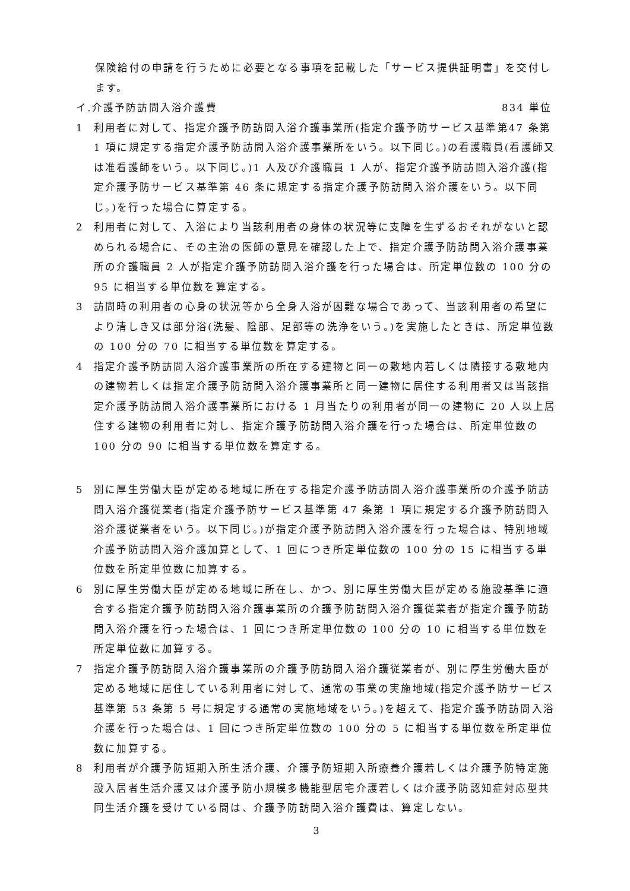保険給付の申請を行うために必要となる事項を記載した「サービス提供証明書」を交付します。
イ.介護予防訪問入浴介護費 834 単位
1 利用者に対して、指定介護予防訪問入浴介護事業所(指定介護予防サービス基準第47 条第 1 項に規定する指定介護予防訪問入浴介護事業所をいう。以下同じ。)の看護職員(看護師又は准看護師をいう。以下同じ。)1 人及び介護職員 1 人が、指定介護予防訪問入浴介護(指定介護予防サービス基準第 46 条に規定する指定介護予防訪問入浴介護をいう。以下同じ。)を行った場合に算定する。
2 利用者に対して、入浴により当該利用者の身体の状況等に支障を生ずるおそれがないと認められる場合に、その主治の医師の意見を確認した上で、指定介護予防訪問入浴介護事業所の介護職員 2 人が指定介護予防訪問入浴介護を行った場合は、所定単位数の 100 分の 95 に相当する単位数を算定する。
3 訪問時の利用者の心身の状況等から全身入浴が困難な場合であって、当該利用者の希望により清しき又は部分浴(洗髪、陰部、足部等の洗浄をいう。)を実施したときは、所定単位数の 100 分の 70 に相当する単位数を算定する。
4 指定介護予防訪問入浴介護事業所の所在する建物と同一の敷地内若しくは隣接する敷地内の建物若しくは指定介護予防訪問入浴介護事業所と同一建物に居住する利用者又は当該指定介護予防訪問入浴介護事業所における 1 月当たりの利用者が同一の建物に 20 人以上居住する建物の利用者に対し、指定介護予防訪問入浴介護を行った場合は、所定単位数の 100 分の 90 に相当する単位数を算定する。
5 別に厚生労働大臣が定める地域に所在する指定介護予防訪問入浴介護事業所の介護予防訪問入浴介護従業者(指定介護予防サービス基準第 47 条第 1 項に規定する介護予防訪問入浴介護従業者をいう。以下同じ。)が指定介護予防訪問入浴介護を行った場合は、特別地域介護予防訪問入浴介護加算として、1 回につき所定単位数の 100 分の 15 に相当する単位数を所定単位数に加算する。
6 別に厚生労働大臣が定める地域に所在し、かつ、別に厚生労働大臣が定める施設基準に適合する指定介護予防訪問入浴介護事業所の介護予防訪問入浴介護従業者が指定介護予防訪問入浴介護を行った場合は、1 回につき所定単位数の 100 分の 10 に相当する単位数を所定単位数に加算する。
7 指定介護予防訪問入浴介護事業所の介護予防訪問入浴介護従業者が、別に厚生労働大臣が定める地域に居住している利用者に対して、通常の事業の実施地域(指定介護予防サービス基準第 53 条第 5 号に規定する通常の実施地域をいう。)を超えて、指定介護予防訪問入浴介護を行った場合は、1 回につき所定単位数の 100 分の 5 に相当する単位数を所定単位数に加算する。
8 利用者が介護予防短期入所生活介護、介護予防短期入所療養介護若しくは介護予防特定施設入居者生活介護又は介護予防小規模多機能型居宅介護若しくは介護予防認知症対応型共同生活介護を受けている間は、介護予防訪問入浴介護費は、算定しない。
3